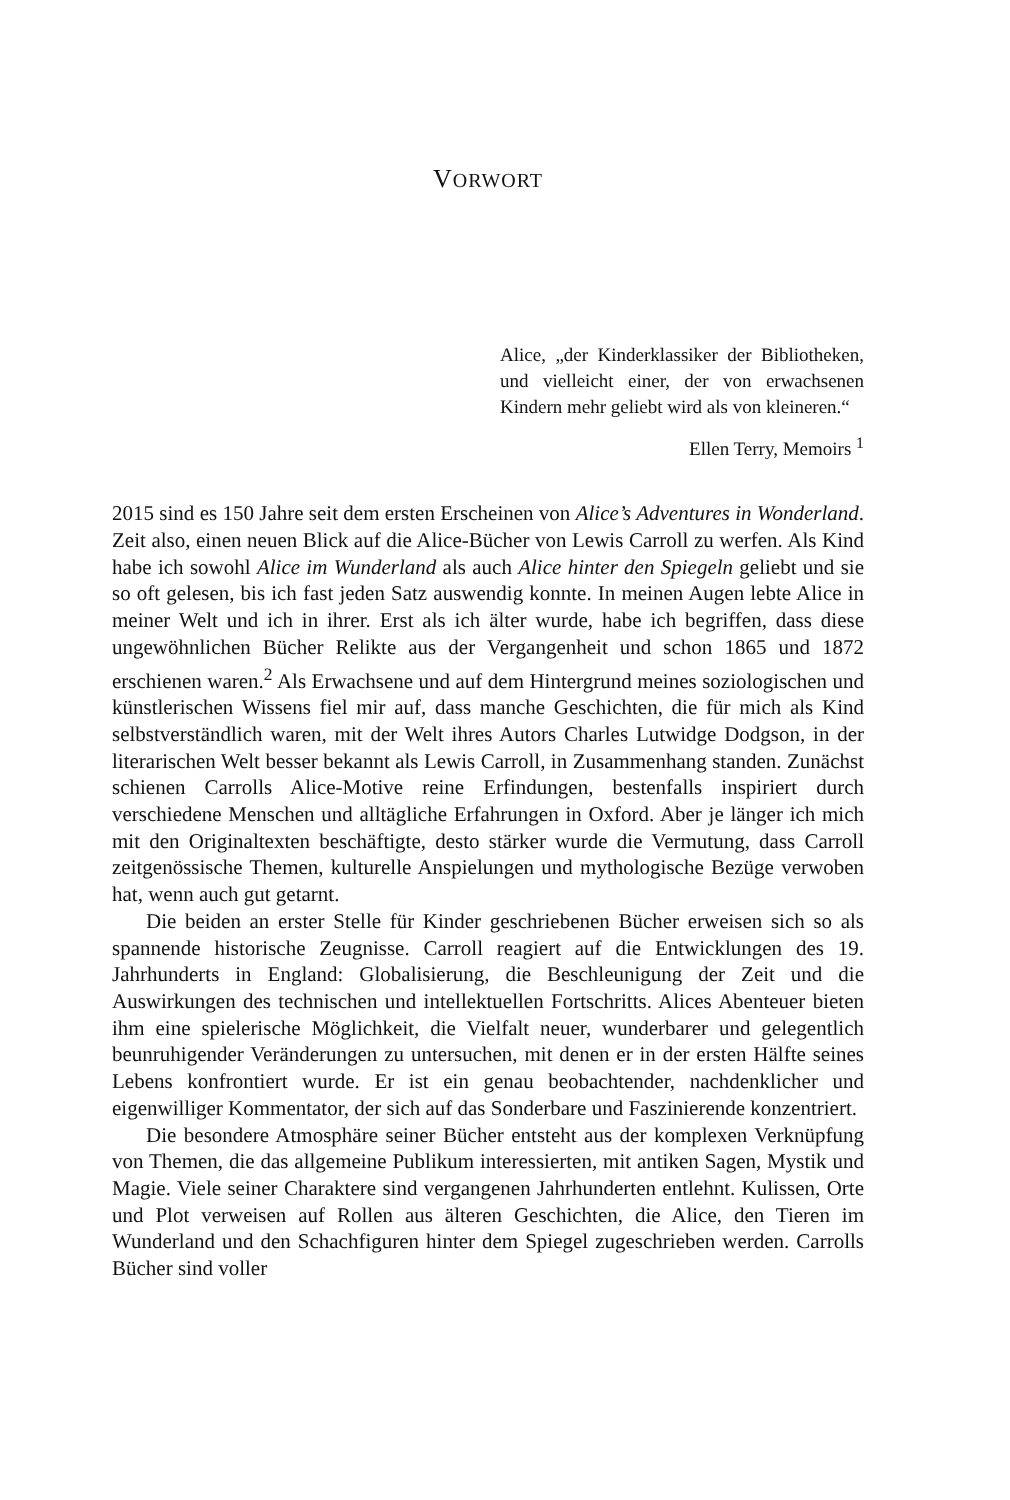VORWORT
Alice, „der Kinderklassiker der Bibliotheken, und vielleicht einer, der von erwachsenen Kindern mehr geliebt wird als von kleineren.“
Ellen Terry, Memoirs <sup>1</sup>
2015 sind es 150 Jahre seit dem ersten Erscheinen von Alice’s Adventures in Wonderland. Zeit also, einen neuen Blick auf die Alice-Bücher von Lewis Carroll zu werfen. Als Kind habe ich sowohl Alice im Wunderland als auch Alice hinter den Spiegeln geliebt und sie so oft gelesen, bis ich fast jeden Satz auswendig konnte. In meinen Augen lebte Alice in meiner Welt und ich in ihrer. Erst als ich älter wurde, habe ich begriffen, dass diese ungewöhnlichen Bücher Relikte aus der Vergangenheit und schon 1865 und 1872 erschienen waren.<sup>2</sup> Als Erwachsene und auf dem Hintergrund meines soziologischen und künstlerischen Wissens fiel mir auf, dass manche Geschichten, die für mich als Kind selbstverständlich waren, mit der Welt ihres Autors Charles Lutwidge Dodgson, in der literarischen Welt besser bekannt als Lewis Carroll, in Zusammenhang standen. Zunächst schienen Carrolls Alice-Motive reine Erfindungen, bestenfalls inspiriert durch verschiedene Menschen und alltägliche Erfahrungen in Oxford. Aber je länger ich mich mit den Originaltexten beschäftigte, desto stärker wurde die Vermutung, dass Carroll zeitgenössische Themen, kulturelle Anspielungen und mythologische Bezüge verwoben hat, wenn auch gut getarnt.
Die beiden an erster Stelle für Kinder geschriebenen Bücher erweisen sich so als spannende historische Zeugnisse. Carroll reagiert auf die Entwicklungen des 19. Jahrhunderts in England: Globalisierung, die Beschleunigung der Zeit und die Auswirkungen des technischen und intellektuellen Fortschritts. Alices Abenteuer bieten ihm eine spielerische Möglichkeit, die Vielfalt neuer, wunderbarer und gelegentlich beunruhigender Veränderungen zu untersuchen, mit denen er in der ersten Hälfte seines Lebens konfrontiert wurde. Er ist ein genau beobachtender, nachdenklicher und eigenwilliger Kommentator, der sich auf das Sonderbare und Faszinierende konzentriert.
Die besondere Atmosphäre seiner Bücher entsteht aus der komplexen Verknüpfung von Themen, die das allgemeine Publikum interessierten, mit antiken Sagen, Mystik und Magie. Viele seiner Charaktere sind vergangenen Jahrhunderten entlehnt. Kulissen, Orte und Plot verweisen auf Rollen aus älteren Geschichten, die Alice, den Tieren im Wunderland und den Schachfiguren hinter dem Spiegel zugeschrieben werden. Carrolls Bücher sind voller